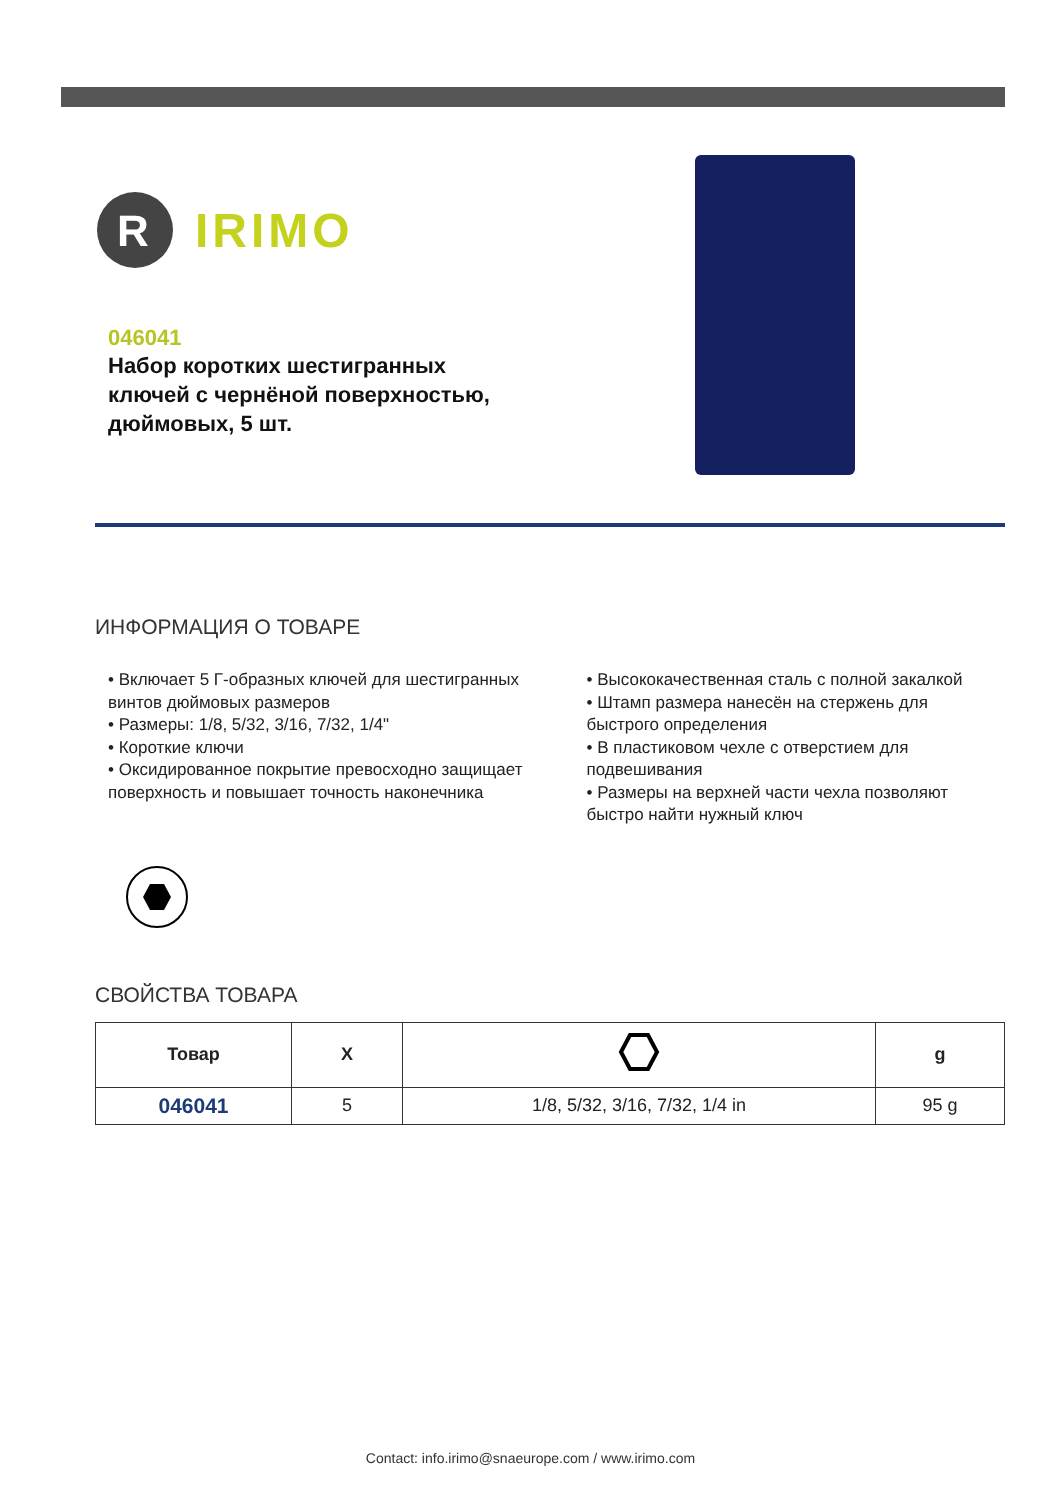R
IRIMO
046041
Набор коротких шестигранных ключей с чернёной поверхностью, дюймовых, 5 шт.
ИНФОРМАЦИЯ О ТОВАРЕ
• Включает 5 Г-образных ключей для шестигранных винтов дюймовых размеров
• Размеры: 1/8, 5/32, 3/16, 7/32, 1/4"
• Короткие ключи
• Оксидированное покрытие превосходно защищает поверхность и повышает точность наконечника
• Высококачественная сталь с полной закалкой
• Штамп размера нанесён на стержень для быстрого определения
• В пластиковом чехле с отверстием для подвешивания
• Размеры на верхней части чехла позволяют быстро найти нужный ключ
СВОЙСТВА ТОВАРА
| Товар | X | | g |
| --- | --- | --- | --- |
| 046041 | 5 | 1/8, 5/32, 3/16, 7/32, 1/4 in | 95 g |
Contact: info.irimo@snaeurope.com / www.irimo.com